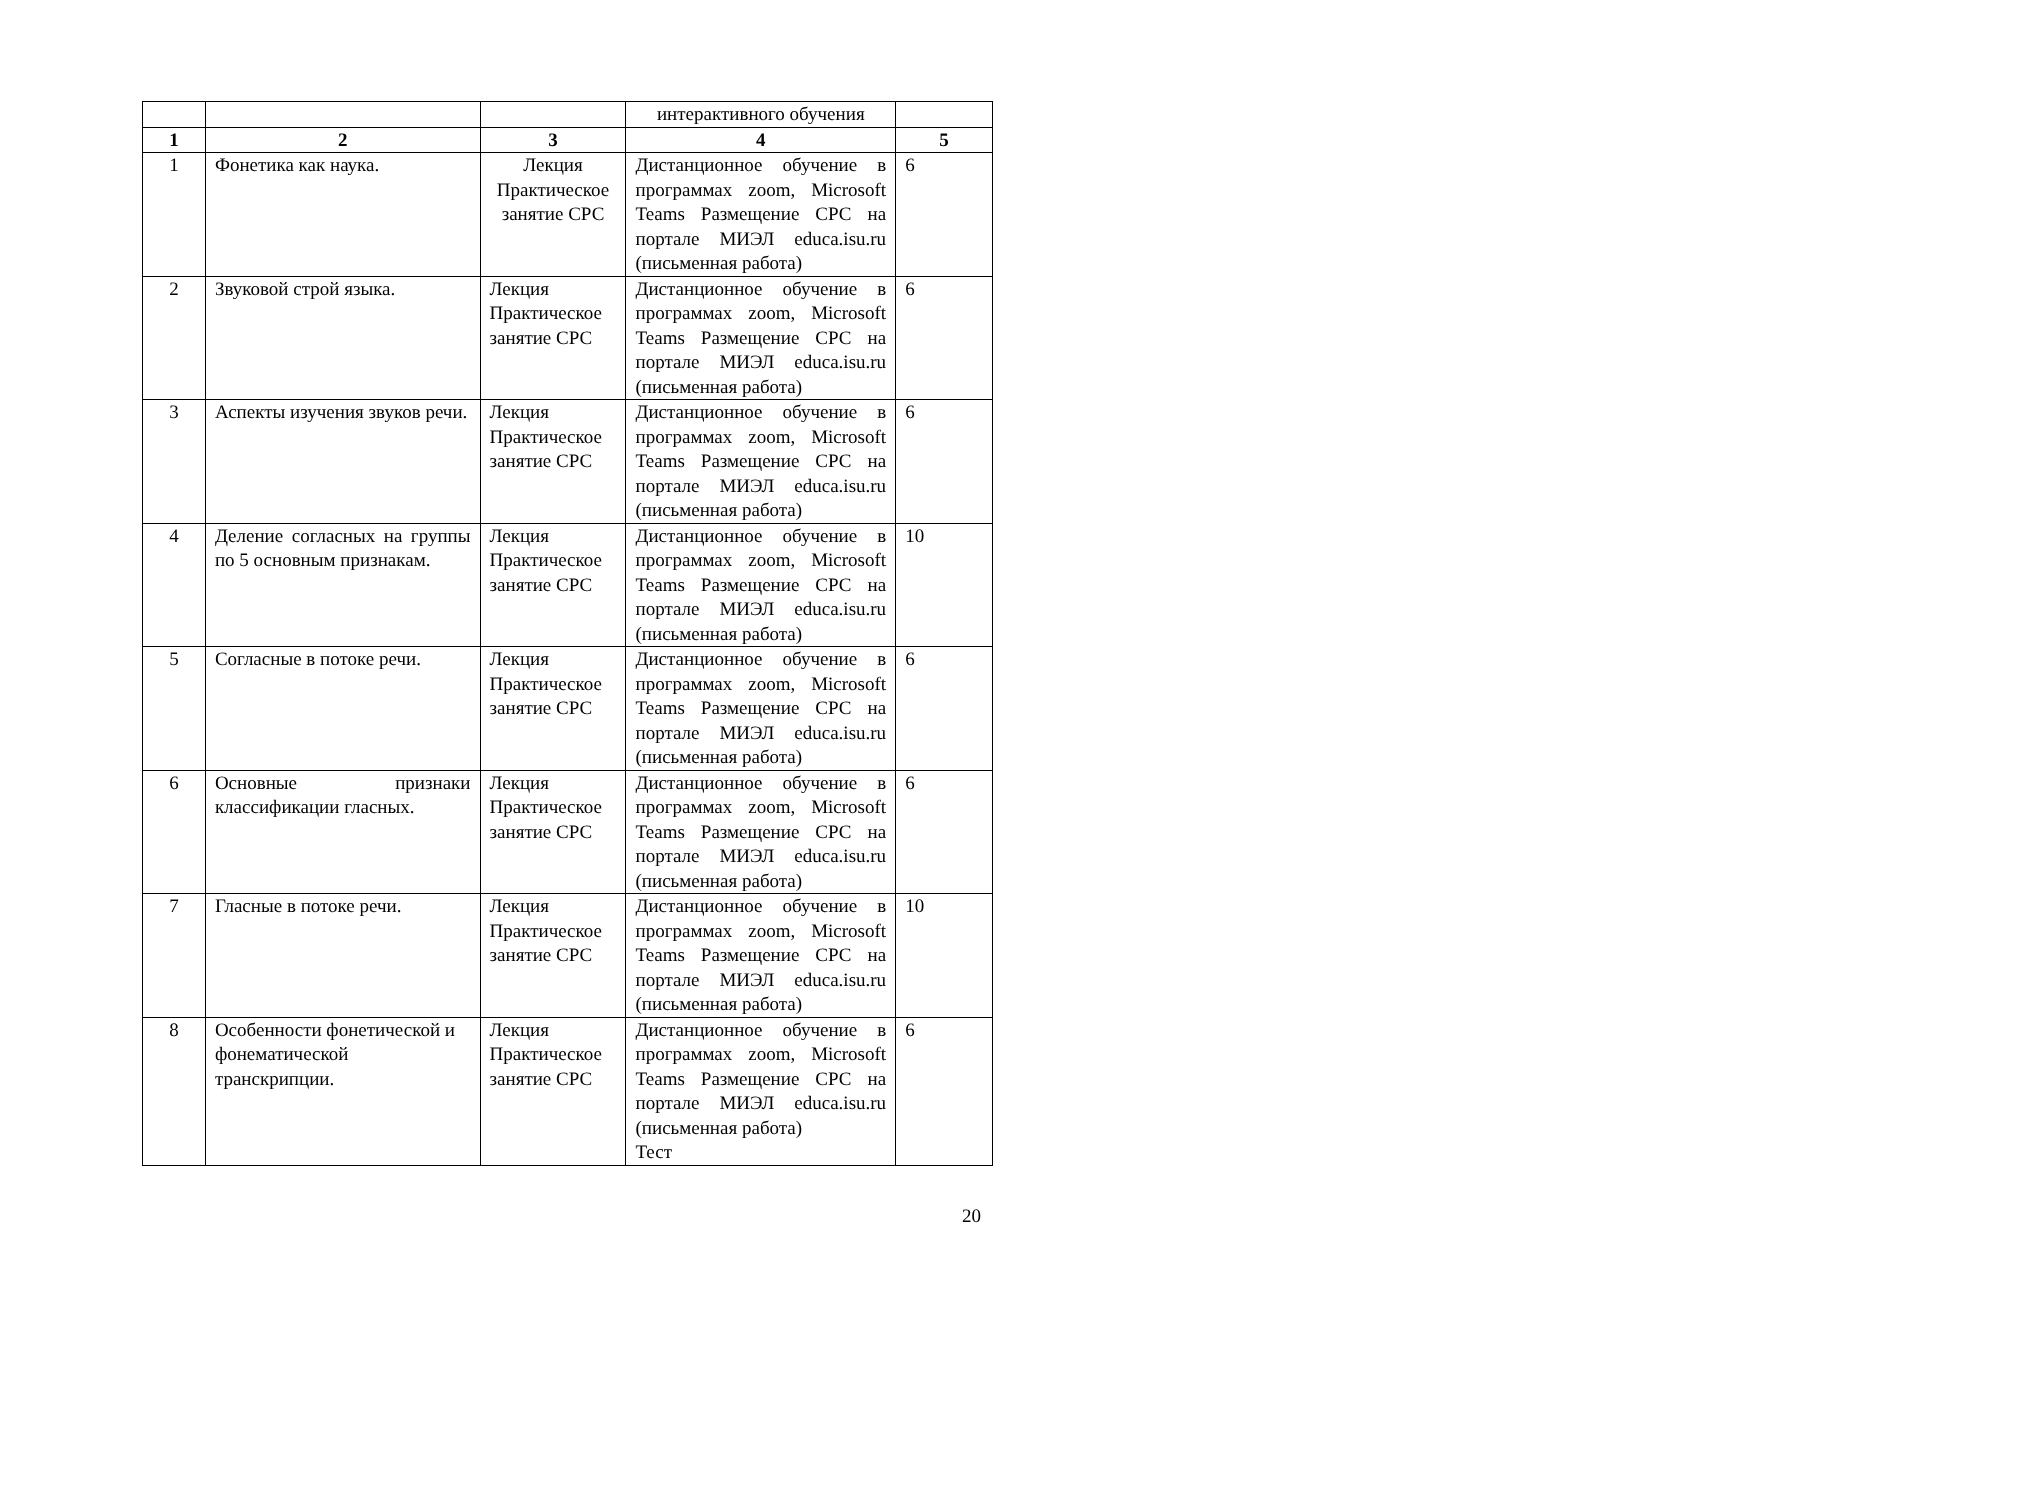| | | | интерактивного обучения | |
| 1 | 2 | 3 | 4 | 5 |
| 1 | Фонетика как наука. | Лекция Практическое занятие СРС | Дистанционное обучение в программах zoom, Microsoft Teams Размещение СРС на портале МИЭЛ educa.isu.ru (письменная работа) | 6 |
| 2 | Звуковой строй языка. | Лекция Практическое занятие СРС | Дистанционное обучение в программах zoom, Microsoft Teams Размещение СРС на портале МИЭЛ educa.isu.ru (письменная работа) | 6 |
| 3 | Аспекты изучения звуков речи. | Лекция Практическое занятие СРС | Дистанционное обучение в программах zoom, Microsoft Teams Размещение СРС на портале МИЭЛ educa.isu.ru (письменная работа) | 6 |
| 4 | Деление согласных на группы по 5 основным признакам. | Лекция Практическое занятие СРС | Дистанционное обучение в программах zoom, Microsoft Teams Размещение СРС на портале МИЭЛ educa.isu.ru (письменная работа) | 10 |
| 5 | Согласные в потоке речи. | Лекция Практическое занятие СРС | Дистанционное обучение в программах zoom, Microsoft Teams Размещение СРС на портале МИЭЛ educa.isu.ru (письменная работа) | 6 |
| 6 | Основные признаки классификации гласных. | Лекция Практическое занятие СРС | Дистанционное обучение в программах zoom, Microsoft Teams Размещение СРС на портале МИЭЛ educa.isu.ru (письменная работа) | 6 |
| 7 | Гласные в потоке речи. | Лекция Практическое занятие СРС | Дистанционное обучение в программах zoom, Microsoft Teams Размещение СРС на портале МИЭЛ educa.isu.ru (письменная работа) | 10 |
| 8 | Особенности фонетической и фонематической транскрипции. | Лекция Практическое занятие СРС | Дистанционное обучение в программах zoom, Microsoft Teams Размещение СРС на портале МИЭЛ educa.isu.ru (письменная работа) Тест | 6 |
20